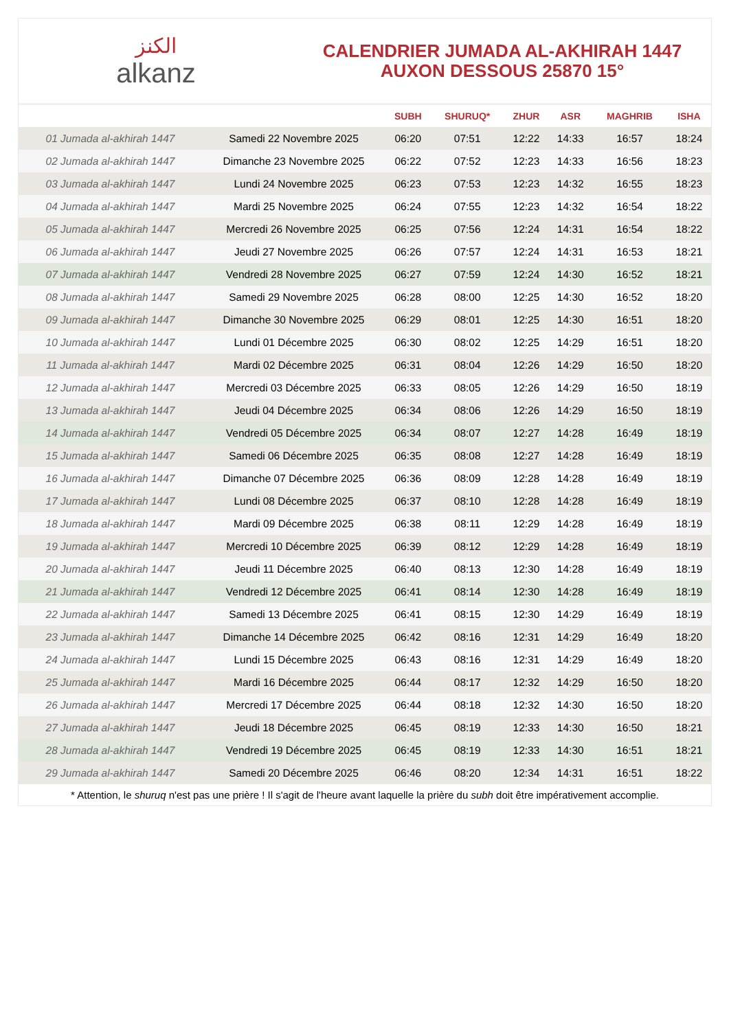الكنز
alkanz
CALENDRIER JUMADA AL-AKHIRAH 1447
AUXON DESSOUS 25870 15°
| | | SUBH | SHURUQ* | ZHUR | ASR | MAGHRIB | ISHA |
| --- | --- | --- | --- | --- | --- | --- | --- |
| 01 Jumada al-akhirah 1447 | Samedi 22 Novembre 2025 | 06:20 | 07:51 | 12:22 | 14:33 | 16:57 | 18:24 |
| 02 Jumada al-akhirah 1447 | Dimanche 23 Novembre 2025 | 06:22 | 07:52 | 12:23 | 14:33 | 16:56 | 18:23 |
| 03 Jumada al-akhirah 1447 | Lundi 24 Novembre 2025 | 06:23 | 07:53 | 12:23 | 14:32 | 16:55 | 18:23 |
| 04 Jumada al-akhirah 1447 | Mardi 25 Novembre 2025 | 06:24 | 07:55 | 12:23 | 14:32 | 16:54 | 18:22 |
| 05 Jumada al-akhirah 1447 | Mercredi 26 Novembre 2025 | 06:25 | 07:56 | 12:24 | 14:31 | 16:54 | 18:22 |
| 06 Jumada al-akhirah 1447 | Jeudi 27 Novembre 2025 | 06:26 | 07:57 | 12:24 | 14:31 | 16:53 | 18:21 |
| 07 Jumada al-akhirah 1447 | Vendredi 28 Novembre 2025 | 06:27 | 07:59 | 12:24 | 14:30 | 16:52 | 18:21 |
| 08 Jumada al-akhirah 1447 | Samedi 29 Novembre 2025 | 06:28 | 08:00 | 12:25 | 14:30 | 16:52 | 18:20 |
| 09 Jumada al-akhirah 1447 | Dimanche 30 Novembre 2025 | 06:29 | 08:01 | 12:25 | 14:30 | 16:51 | 18:20 |
| 10 Jumada al-akhirah 1447 | Lundi 01 Décembre 2025 | 06:30 | 08:02 | 12:25 | 14:29 | 16:51 | 18:20 |
| 11 Jumada al-akhirah 1447 | Mardi 02 Décembre 2025 | 06:31 | 08:04 | 12:26 | 14:29 | 16:50 | 18:20 |
| 12 Jumada al-akhirah 1447 | Mercredi 03 Décembre 2025 | 06:33 | 08:05 | 12:26 | 14:29 | 16:50 | 18:19 |
| 13 Jumada al-akhirah 1447 | Jeudi 04 Décembre 2025 | 06:34 | 08:06 | 12:26 | 14:29 | 16:50 | 18:19 |
| 14 Jumada al-akhirah 1447 | Vendredi 05 Décembre 2025 | 06:34 | 08:07 | 12:27 | 14:28 | 16:49 | 18:19 |
| 15 Jumada al-akhirah 1447 | Samedi 06 Décembre 2025 | 06:35 | 08:08 | 12:27 | 14:28 | 16:49 | 18:19 |
| 16 Jumada al-akhirah 1447 | Dimanche 07 Décembre 2025 | 06:36 | 08:09 | 12:28 | 14:28 | 16:49 | 18:19 |
| 17 Jumada al-akhirah 1447 | Lundi 08 Décembre 2025 | 06:37 | 08:10 | 12:28 | 14:28 | 16:49 | 18:19 |
| 18 Jumada al-akhirah 1447 | Mardi 09 Décembre 2025 | 06:38 | 08:11 | 12:29 | 14:28 | 16:49 | 18:19 |
| 19 Jumada al-akhirah 1447 | Mercredi 10 Décembre 2025 | 06:39 | 08:12 | 12:29 | 14:28 | 16:49 | 18:19 |
| 20 Jumada al-akhirah 1447 | Jeudi 11 Décembre 2025 | 06:40 | 08:13 | 12:30 | 14:28 | 16:49 | 18:19 |
| 21 Jumada al-akhirah 1447 | Vendredi 12 Décembre 2025 | 06:41 | 08:14 | 12:30 | 14:28 | 16:49 | 18:19 |
| 22 Jumada al-akhirah 1447 | Samedi 13 Décembre 2025 | 06:41 | 08:15 | 12:30 | 14:29 | 16:49 | 18:19 |
| 23 Jumada al-akhirah 1447 | Dimanche 14 Décembre 2025 | 06:42 | 08:16 | 12:31 | 14:29 | 16:49 | 18:20 |
| 24 Jumada al-akhirah 1447 | Lundi 15 Décembre 2025 | 06:43 | 08:16 | 12:31 | 14:29 | 16:49 | 18:20 |
| 25 Jumada al-akhirah 1447 | Mardi 16 Décembre 2025 | 06:44 | 08:17 | 12:32 | 14:29 | 16:50 | 18:20 |
| 26 Jumada al-akhirah 1447 | Mercredi 17 Décembre 2025 | 06:44 | 08:18 | 12:32 | 14:30 | 16:50 | 18:20 |
| 27 Jumada al-akhirah 1447 | Jeudi 18 Décembre 2025 | 06:45 | 08:19 | 12:33 | 14:30 | 16:50 | 18:21 |
| 28 Jumada al-akhirah 1447 | Vendredi 19 Décembre 2025 | 06:45 | 08:19 | 12:33 | 14:30 | 16:51 | 18:21 |
| 29 Jumada al-akhirah 1447 | Samedi 20 Décembre 2025 | 06:46 | 08:20 | 12:34 | 14:31 | 16:51 | 18:22 |
* Attention, le shuruq n'est pas une prière ! Il s'agit de l'heure avant laquelle la prière du subh doit être impérativement accomplie.